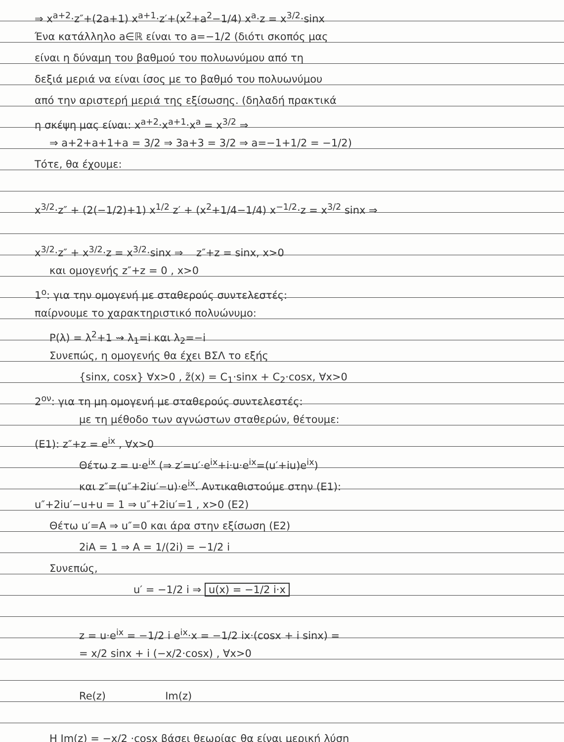⇒ x<sup>a+2</sup>·z″+(2a+1) x<sup>a+1</sup>·z′+(x<sup>2</sup>+a<sup>2</sup>−1/4) x<sup>a</sup>·z = x<sup>3/2</sup>·sinx
Ένα κατάλληλο a∈ℝ είναι το a=−1/2 (διότι σκοπός μας
είναι η δύναμη του βαθμού του πολυωνύμου από τη
δεξιά μεριά να είναι ίσος με το βαθμό του πολυωνύμου
από την αριστερή μεριά της εξίσωσης. (δηλαδή πρακτικά
η σκέψη μας είναι: x<sup>a+2</sup>·x<sup>a+1</sup>·x<sup>a</sup> = x<sup>3/2</sup> ⇒
⇒ a+2+a+1+a = 3/2 ⇒ 3a+3 = 3/2 ⇒ a=−1+1/2 = −1/2)
Τότε, θα έχουμε:
x<sup>3/2</sup>·z″ + (2(−1/2)+1) x<sup>1/2</sup> z′ + (x<sup>2</sup>+1/4−1/4) x<sup>−1/2</sup>·z = x<sup>3/2</sup> sinx ⇒
x<sup>3/2</sup>·z″ + x<sup>3/2</sup>·z = x<sup>3/2</sup>·sinx ⇒ z″+z = sinx, x>0
και ομογενής z″+z = 0 , x>0
1<sup>ο</sup>: για την ομογενή με σταθερούς συντελεστές:
παίρνουμε το χαρακτηριστικό πολυώνυμο:
P(λ) = λ<sup>2</sup>+1 ⇝ λ<sub>1</sub>=i και λ<sub>2</sub>=−i
Συνεπώς, η ομογενής θα έχει ΒΣΛ το εξής
{sinx, cosx} ∀x>0 , z̃(x) = C<sub>1</sub>·sinx + C<sub>2</sub>·cosx, ∀x>0
2<sup>ον</sup>: για τη μη ομογενή με σταθερούς συντελεστές:
με τη μέθοδο των αγνώστων σταθερών, θέτουμε:
(Ε1): z″+z = e<sup>ix</sup> , ∀x>0
Θέτω z = u·e<sup>ix</sup> (⇒ z′=u′·e<sup>ix</sup>+i·u·e<sup>ix</sup>=(u′+iu)e<sup>ix</sup>)
και z″=(u″+2iu′−u)·e<sup>ix</sup>. Αντικαθιστούμε στην (Ε1):
u″+2iu′−u+u = 1 ⇒ u″+2iu′=1 , x>0 (Ε2)
Θέτω u′=A ⇒ u″=0 και άρα στην εξίσωση (Ε2)
2iA = 1 ⇒ A = 1/(2i) = −1/2 i
Συνεπώς,
u′ = −1/2 i ⇒ u(x) = −1/2 i·x
z = u·e<sup>ix</sup> = −1/2 i e<sup>ix</sup>·x = −1/2 ix·(cosx + i sinx) =
= x/2 sinx + i (−x/2·cosx) , ∀x>0
Re(z) Im(z)
Η Im(z) = −x/2 ·cosx βάσει θεωρίας θα είναι μερική λύση